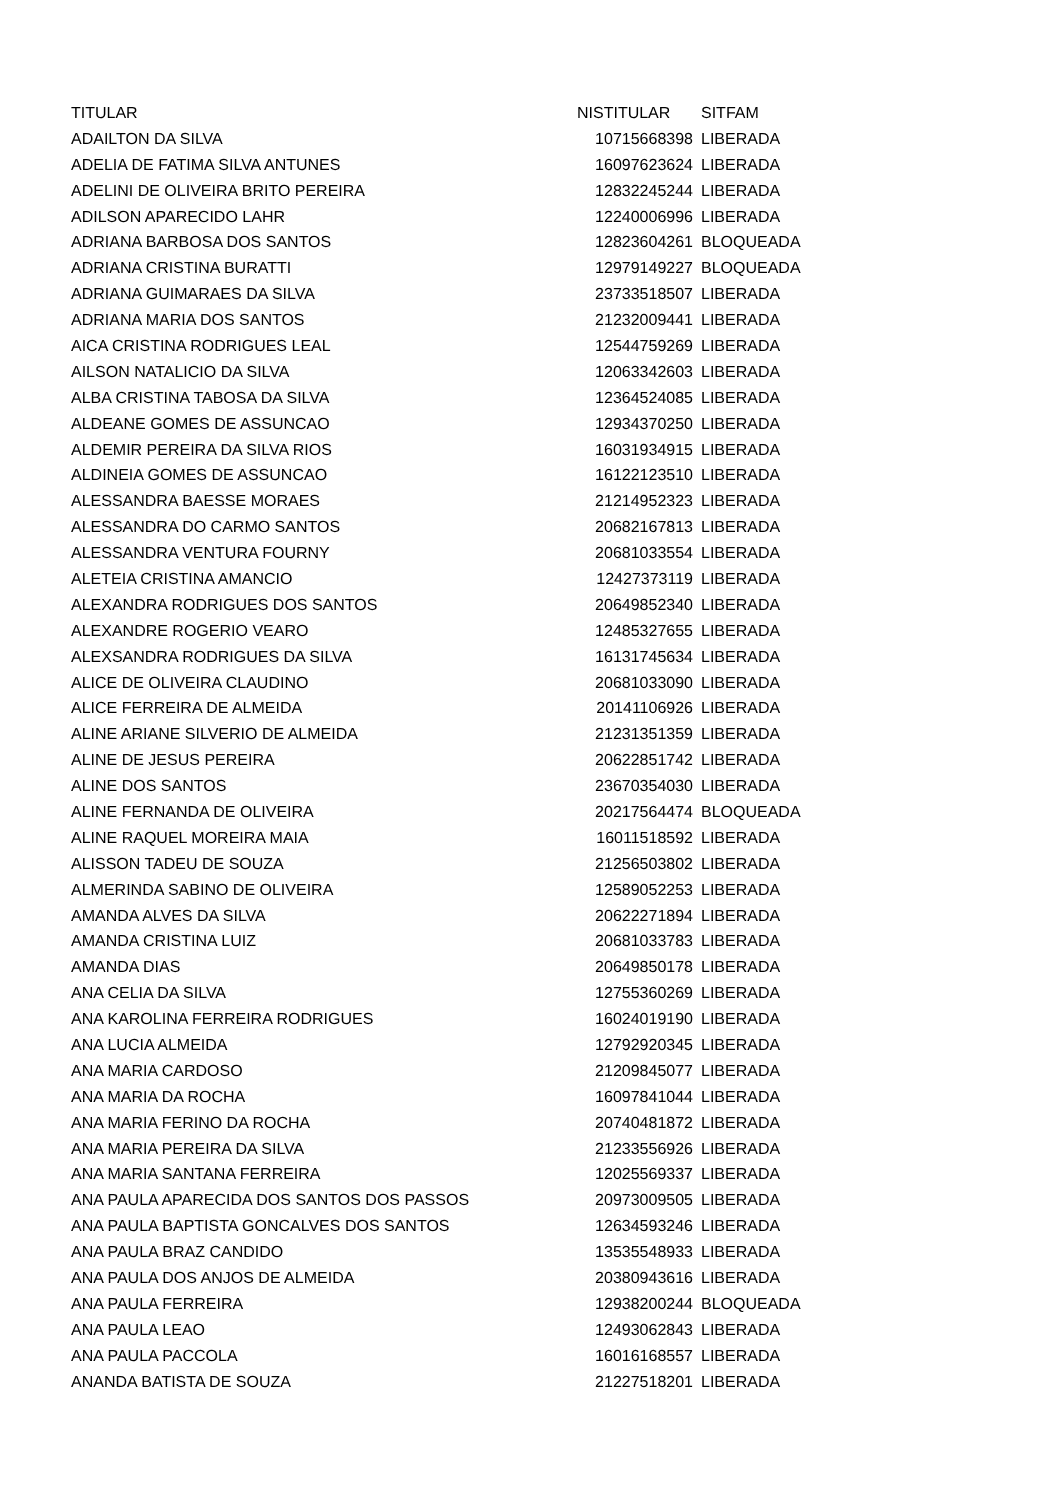| TITULAR | NISTITULAR | SITFAM |
| --- | --- | --- |
| ADAILTON DA SILVA | 10715668398 | LIBERADA |
| ADELIA DE FATIMA SILVA ANTUNES | 16097623624 | LIBERADA |
| ADELINI DE OLIVEIRA BRITO PEREIRA | 12832245244 | LIBERADA |
| ADILSON APARECIDO LAHR | 12240006996 | LIBERADA |
| ADRIANA BARBOSA DOS SANTOS | 12823604261 | BLOQUEADA |
| ADRIANA CRISTINA BURATTI | 12979149227 | BLOQUEADA |
| ADRIANA GUIMARAES DA SILVA | 23733518507 | LIBERADA |
| ADRIANA MARIA DOS SANTOS | 21232009441 | LIBERADA |
| AICA CRISTINA RODRIGUES LEAL | 12544759269 | LIBERADA |
| AILSON NATALICIO DA SILVA | 12063342603 | LIBERADA |
| ALBA CRISTINA TABOSA DA SILVA | 12364524085 | LIBERADA |
| ALDEANE GOMES DE ASSUNCAO | 12934370250 | LIBERADA |
| ALDEMIR PEREIRA DA SILVA RIOS | 16031934915 | LIBERADA |
| ALDINEIA GOMES DE ASSUNCAO | 16122123510 | LIBERADA |
| ALESSANDRA BAESSE MORAES | 21214952323 | LIBERADA |
| ALESSANDRA DO CARMO SANTOS | 20682167813 | LIBERADA |
| ALESSANDRA VENTURA FOURNY | 20681033554 | LIBERADA |
| ALETEIA CRISTINA AMANCIO | 12427373119 | LIBERADA |
| ALEXANDRA RODRIGUES DOS SANTOS | 20649852340 | LIBERADA |
| ALEXANDRE ROGERIO VEARO | 12485327655 | LIBERADA |
| ALEXSANDRA RODRIGUES DA SILVA | 16131745634 | LIBERADA |
| ALICE DE OLIVEIRA CLAUDINO | 20681033090 | LIBERADA |
| ALICE FERREIRA DE ALMEIDA | 20141106926 | LIBERADA |
| ALINE ARIANE SILVERIO DE ALMEIDA | 21231351359 | LIBERADA |
| ALINE DE JESUS PEREIRA | 20622851742 | LIBERADA |
| ALINE DOS SANTOS | 23670354030 | LIBERADA |
| ALINE FERNANDA DE OLIVEIRA | 20217564474 | BLOQUEADA |
| ALINE RAQUEL MOREIRA MAIA | 16011518592 | LIBERADA |
| ALISSON TADEU DE SOUZA | 21256503802 | LIBERADA |
| ALMERINDA SABINO DE OLIVEIRA | 12589052253 | LIBERADA |
| AMANDA ALVES DA SILVA | 20622271894 | LIBERADA |
| AMANDA CRISTINA LUIZ | 20681033783 | LIBERADA |
| AMANDA DIAS | 20649850178 | LIBERADA |
| ANA CELIA DA SILVA | 12755360269 | LIBERADA |
| ANA KAROLINA FERREIRA RODRIGUES | 16024019190 | LIBERADA |
| ANA LUCIA ALMEIDA | 12792920345 | LIBERADA |
| ANA MARIA CARDOSO | 21209845077 | LIBERADA |
| ANA MARIA DA ROCHA | 16097841044 | LIBERADA |
| ANA MARIA FERINO DA ROCHA | 20740481872 | LIBERADA |
| ANA MARIA PEREIRA DA SILVA | 21233556926 | LIBERADA |
| ANA MARIA SANTANA FERREIRA | 12025569337 | LIBERADA |
| ANA PAULA APARECIDA DOS SANTOS DOS PASSOS | 20973009505 | LIBERADA |
| ANA PAULA BAPTISTA GONCALVES DOS SANTOS | 12634593246 | LIBERADA |
| ANA PAULA BRAZ CANDIDO | 13535548933 | LIBERADA |
| ANA PAULA DOS ANJOS DE ALMEIDA | 20380943616 | LIBERADA |
| ANA PAULA FERREIRA | 12938200244 | BLOQUEADA |
| ANA PAULA LEAO | 12493062843 | LIBERADA |
| ANA PAULA PACCOLA | 16016168557 | LIBERADA |
| ANANDA BATISTA DE SOUZA | 21227518201 | LIBERADA |